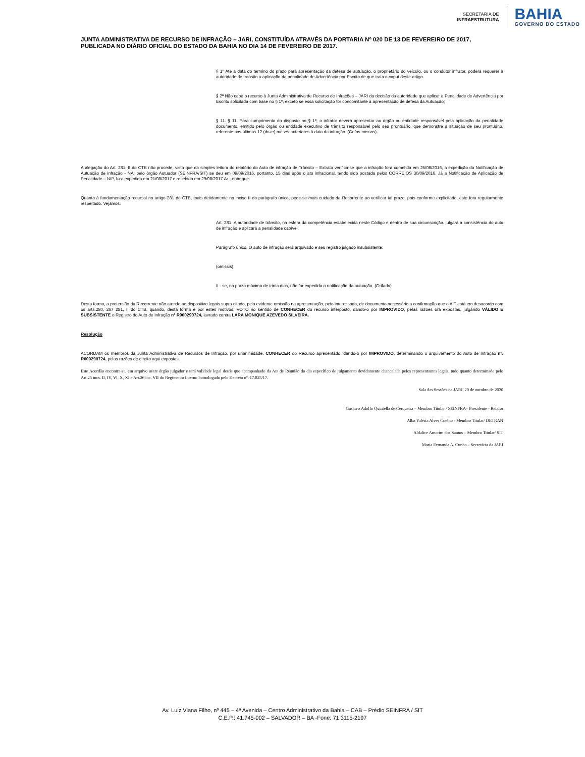SECRETARIA DE
INFRAESTRUTURA
BAHIA
GOVERNO DO ESTADO
JUNTA ADMINISTRATIVA DE RECURSO DE INFRAÇÃO – JARI, CONSTITUÍDA ATRAVÉS DA PORTARIA Nº 020 DE 13 DE FEVEREIRO DE 2017, PUBLICADA NO DIÁRIO OFICIAL DO ESTADO DA BAHIA NO DIA 14 DE FEVEREIRO DE 2017.
§ 1º Até a data do termino do prazo para apresentação da defesa de autuação, o proprietário do veículo, ou o condutor infrator, poderá requerer à autoridade de transito a aplicação da penalidade de Advertência por Escrito de que trata o caput deste artigo.
§ 2º Não cabe o recurso à Junta Administrativa de Recurso de Infrações – JARI da decisão da autoridade que aplicar a Penalidade de Advertência por Escrito solicitada com base no § 1º, exceto se essa solicitação for concomitante à apresentação de defesa da Autuação;
§ 11. § 11. Para cumprimento do disposto no § 1º, o infrator deverá apresentar ao órgão ou entidade responsável pela aplicação da penalidade documento, emitido pelo órgão ou entidade executivo de trânsito responsável pelo seu prontuário, que demonstre a situação de seu prontuário, referente aos últimos 12 (doze) meses anteriores à data da infração. (Grifos nossos).
A alegação do Art. 281, II do CTB não procede, visto que da simples leitura do relatório do Auto de infração de Trânsito – Extrato verifica-se que a infração fora cometida em 25/08/2016, a expedição da Notificação de Autuação de infração - NAI pelo órgão Autuador (SEINFRA/SIT) se deu em 09/09/2016, portanto, 15 dias após o ato infracional, tendo sido postada pelos CORREIOS 30/09/2016. Já a Notificação de Aplicação de Penalidade – NIP, fora expedida em 21/08/2017 e recebida em 29/08/2017 Ar - entregue.
Quanto à fundamentação recursal no artigo 281 do CTB, mais detidamente no inciso II do parágrafo único, pede-se mais cuidado da Recorrente ao verificar tal prazo, pois conforme explicitado, este fora regularmente respeitado. Vejamos:
Art. 281. A autoridade de trânsito, na esfera da competência estabelecida neste Código e dentro de sua circunscrição, julgará a consistência do auto de infração e aplicará a penalidade cabível.
Parágrafo único. O auto de infração será arquivado e seu registro julgado insubsistente:
(omissis)
II - se, no prazo máximo de trinta dias, não for expedida a notificação da autuação. (Grifado)
Desta forma, a pretensão da Recorrente não atende ao dispositivo legais supra citado, pela evidente omissão na apresentação, pelo interessado, de documento necessário a confirmação que o AIT está em desacordo com os arts.280, 267 281, II do CTB, quando, desta forma e por estes motivos, VOTO no sentido de CONHECER do recurso interposto, dando-o por IMPROVIDO, pelas razões ora expostas, julgando VÁLIDO E SUBSISTENTE o Registro do Auto de Infração nº R000290724, lavrado contra LARA MONIQUE AZEVEDO SILVEIRA.
Resolução
ACORDAM os membros da Junta Administrativa de Recursos de Infração, por unanimidade, CONHECER do Recurso apresentado, dando-o por IMPROVIDO, determinando o arquivamento do Auto de Infração nº. R000290724, pelas razões de direito aqui expostas.
Este Acordão encontra-se, em arquivo neste órgão julgador e terá validade legal desde que acompanhado da Ata de Reunião do dia específico de julgamento devidamente chancelada pelos representantes legais, tudo quanto determinado pelo Art.25 incs. II, IV, VI, X, XI e Art.26 inc. VII do Regimento Interno homologado pelo Decreto nº. 17.825/17.
Sala das Sessões da JARI, 20 de outubro de 2020
Gustavo Adolfo Quintella de Cerqueira – Membro Titular / SEINFRA– Presidente - Relator
Alba Valéria Alves Coelho - Membro Titular/ DETRAN
Aldalice Amorim dos Santos – Membro Titular/ SIT
Maria Fernanda A. Cunha – Secretária da JARI
Av. Luiz Viana Filho, nº 445 – 4ª Avenida – Centro Administrativo da Bahia – CAB – Prédio SEINFRA / SIT
C.E.P.: 41.745-002 – SALVADOR – BA -Fone: 71 3115-2197